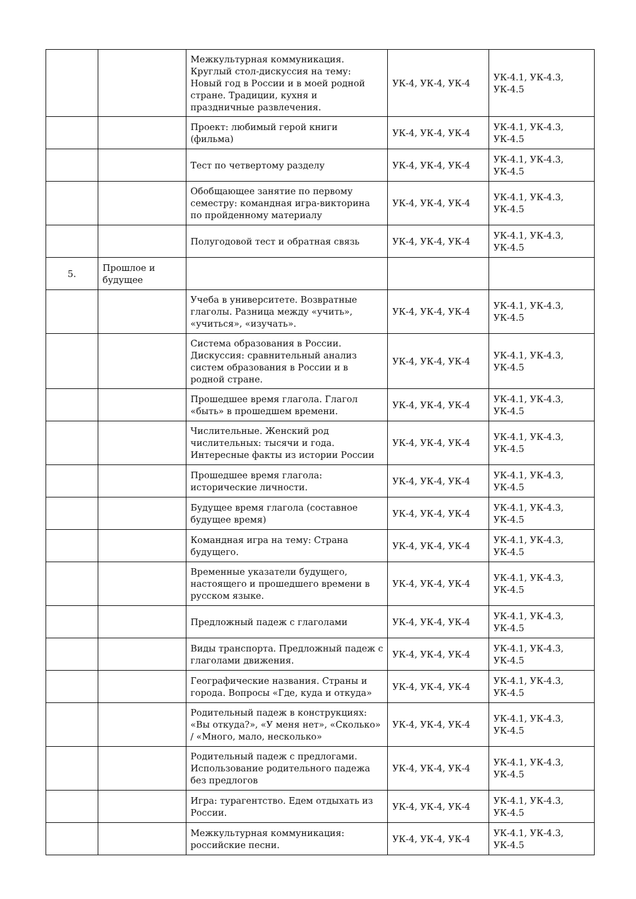| | | Межкультурная коммуникация. Круглый стол-дискуссия на тему: Новый год в России и в моей родной стране. Традиции, кухня и праздничные развлечения. | УК-4, УК-4, УК-4 | УК-4.1, УК-4.3, УК-4.5 |
| | | Проект: любимый герой книги (фильма) | УК-4, УК-4, УК-4 | УК-4.1, УК-4.3, УК-4.5 |
| | | Тест по четвертому разделу | УК-4, УК-4, УК-4 | УК-4.1, УК-4.3, УК-4.5 |
| | | Обобщающее занятие по первому семестру: командная игра-викторина по пройденному материалу | УК-4, УК-4, УК-4 | УК-4.1, УК-4.3, УК-4.5 |
| | | Полугодовой тест и обратная связь | УК-4, УК-4, УК-4 | УК-4.1, УК-4.3, УК-4.5 |
| 5. | Прошлое и будущее | | | |
| | | Учеба в университете. Возвратные глаголы. Разница между «учить», «учиться», «изучать». | УК-4, УК-4, УК-4 | УК-4.1, УК-4.3, УК-4.5 |
| | | Система образования в России. Дискуссия: сравнительный анализ систем образования в России и в родной стране. | УК-4, УК-4, УК-4 | УК-4.1, УК-4.3, УК-4.5 |
| | | Прошедшее время глагола. Глагол «быть» в прошедшем времени. | УК-4, УК-4, УК-4 | УК-4.1, УК-4.3, УК-4.5 |
| | | Числительные. Женский род числительных: тысячи и года. Интересные факты из истории России | УК-4, УК-4, УК-4 | УК-4.1, УК-4.3, УК-4.5 |
| | | Прошедшее время глагола: исторические личности. | УК-4, УК-4, УК-4 | УК-4.1, УК-4.3, УК-4.5 |
| | | Будущее время глагола (составное будущее время) | УК-4, УК-4, УК-4 | УК-4.1, УК-4.3, УК-4.5 |
| | | Командная игра на тему: Страна будущего. | УК-4, УК-4, УК-4 | УК-4.1, УК-4.3, УК-4.5 |
| | | Временные указатели будущего, настоящего и прошедшего времени в русском языке. | УК-4, УК-4, УК-4 | УК-4.1, УК-4.3, УК-4.5 |
| | | Предложный падеж с глаголами | УК-4, УК-4, УК-4 | УК-4.1, УК-4.3, УК-4.5 |
| | | Виды транспорта. Предложный падеж с глаголами движения. | УК-4, УК-4, УК-4 | УК-4.1, УК-4.3, УК-4.5 |
| | | Географические названия. Страны и города. Вопросы «Где, куда и откуда» | УК-4, УК-4, УК-4 | УК-4.1, УК-4.3, УК-4.5 |
| | | Родительный падеж в конструкциях: «Вы откуда?», «У меня нет», «Сколько» / «Много, мало, несколько» | УК-4, УК-4, УК-4 | УК-4.1, УК-4.3, УК-4.5 |
| | | Родительный падеж с предлогами. Использование родительного падежа без предлогов | УК-4, УК-4, УК-4 | УК-4.1, УК-4.3, УК-4.5 |
| | | Игра: турагентство. Едем отдыхать из России. | УК-4, УК-4, УК-4 | УК-4.1, УК-4.3, УК-4.5 |
| | | Межкультурная коммуникация: российские песни. | УК-4, УК-4, УК-4 | УК-4.1, УК-4.3, УК-4.5 |